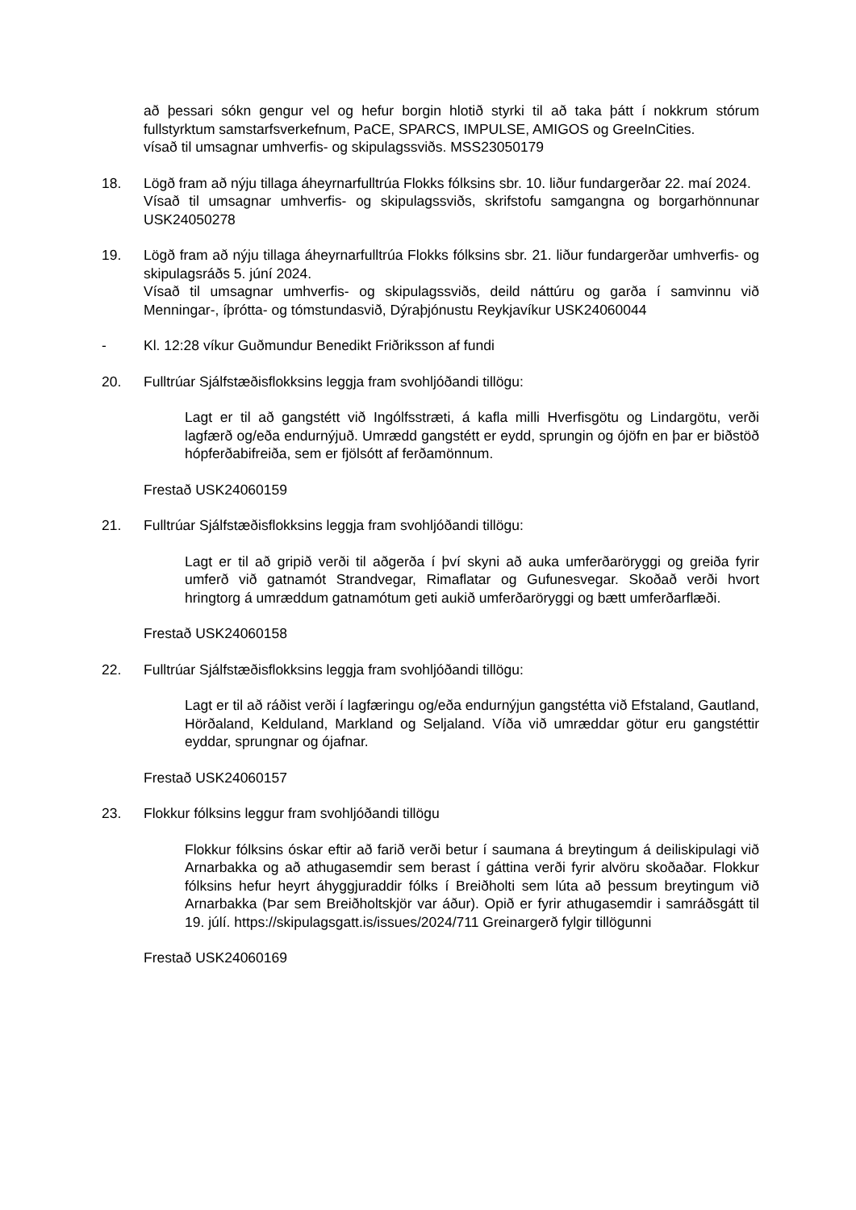að þessari sókn gengur vel og hefur borgin hlotið styrki til að taka þátt í nokkrum stórum fullstyrktum samstarfsverkefnum, PaCE, SPARCS, IMPULSE, AMIGOS og GreeInCities.
vísað til umsagnar umhverfis- og skipulagssviðs. MSS23050179
18. Lögð fram að nýju tillaga áheyrnarfulltrúa Flokks fólksins sbr. 10. liður fundargerðar 22. maí 2024.
Vísað til umsagnar umhverfis- og skipulagssviðs, skrifstofu samgangna og borgarhönnunar USK24050278
19. Lögð fram að nýju tillaga áheyrnarfulltrúa Flokks fólksins sbr. 21. liður fundargerðar umhverfis- og skipulagsráðs 5. júní 2024.
Vísað til umsagnar umhverfis- og skipulagssviðs, deild náttúru og garða í samvinnu við Menningar-, íþrótta- og tómstundasvið, Dýraþjónustu Reykjavíkur USK24060044
- Kl. 12:28 víkur Guðmundur Benedikt Friðriksson af fundi
20. Fulltrúar Sjálfstæðisflokksins leggja fram svohljóðandi tillögu:
Lagt er til að gangstétt við Ingólfsstræti, á kafla milli Hverfisgötu og Lindargötu, verði lagfærð og/eða endurnýjuð. Umrædd gangstétt er eydd, sprungin og ójöfn en þar er biðstöð hópferðabifreiða, sem er fjölsótt af ferðamönnum.
Frestað USK24060159
21. Fulltrúar Sjálfstæðisflokksins leggja fram svohljóðandi tillögu:
Lagt er til að gripið verði til aðgerða í því skyni að auka umferðaröryggi og greiða fyrir umferð við gatnamót Strandvegar, Rimaflatar og Gufunesvegar. Skoðað verði hvort hringtorg á umræddum gatnamótum geti aukið umferðaröryggi og bætt umferðarflæði.
Frestað USK24060158
22. Fulltrúar Sjálfstæðisflokksins leggja fram svohljóðandi tillögu:
Lagt er til að ráðist verði í lagfæringu og/eða endurnýjun gangstétta við Efstaland, Gautland, Hörðaland, Kelduland, Markland og Seljaland. Víða við umræddar götur eru gangstéttir eyddar, sprungnar og ójafnar.
Frestað USK24060157
23. Flokkur fólksins leggur fram svohljóðandi tillögu
Flokkur fólksins óskar eftir að farið verði betur í saumana á breytingum á deiliskipulagi við Arnarbakka og að athugasemdir sem berast í gáttina verði fyrir alvöru skoðaðar. Flokkur fólksins hefur heyrt áhyggjuraddir fólks í Breiðholti sem lúta að þessum breytingum við Arnarbakka (Þar sem Breiðholtskjör var áður). Opið er fyrir athugasemdir i samráðsgátt til 19. júlí. https://skipulagsgatt.is/issues/2024/711 Greinargerð fylgir tillögunni
Frestað USK24060169